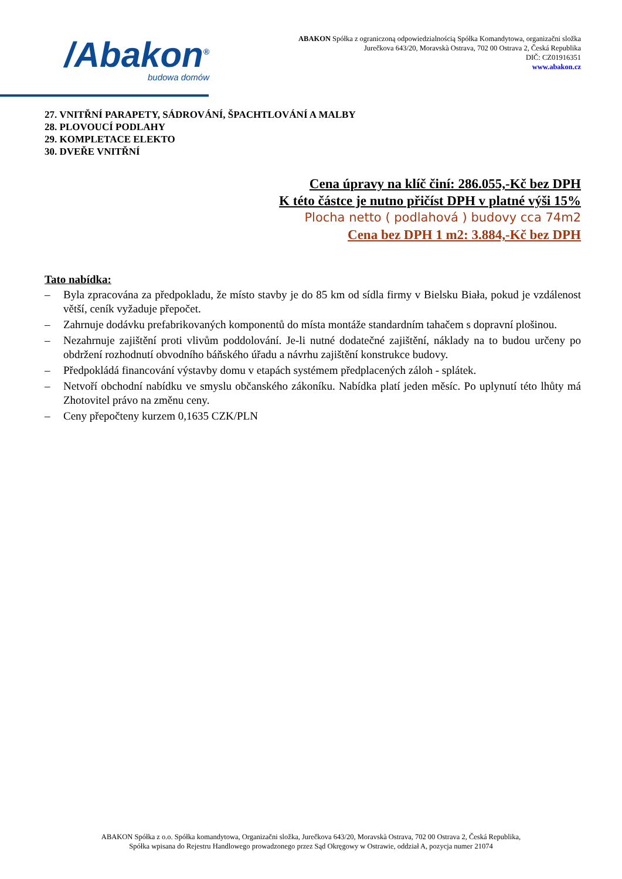/Abakon<sup>®</sup>
budowa domów
ABAKON Spółka z ograniczoną odpowiedzialnością Spółka Komandytowa, organizačni složka
Jurečkova 643/20, Moravskà Ostrava, 702 00 Ostrava 2, Česká Republika
DIČ: CZ01916351
www.abakon.cz
27. VNITŘNÍ PARAPETY, SÁDROVÁNÍ, ŠPACHTLOVÁNÍ A MALBY
28. PLOVOUCÍ PODLAHY
29. KOMPLETACE ELEKTO
30. DVEŘE VNITŘNÍ
Cena úpravy na klíč činí: 286.055,-Kč bez DPH
K této částce je nutno přičíst DPH v platné výši 15%
Plocha netto ( podlahová ) budovy cca 74m2
Cena bez DPH 1 m2: 3.884,-Kč bez DPH
Tato nabídka:
– Byla zpracována za předpokladu, že místo stavby je do 85 km od sídla firmy v Bielsku Biała, pokud je vzdálenost větší, ceník vyžaduje přepočet.
– Zahrnuje dodávku prefabrikovaných komponentů do místa montáže standardním tahačem s dopravní plošinou.
– Nezahrnuje zajištění proti vlivům poddolování. Je-li nutné dodatečné zajištění, náklady na to budou určeny po obdržení rozhodnutí obvodního báňského úřadu a návrhu zajištění konstrukce budovy.
– Předpokládá financování výstavby domu v etapách systémem předplacených záloh - splátek.
– Netvoří obchodní nabídku ve smyslu občanského zákoníku. Nabídka platí jeden měsíc. Po uplynutí této lhůty má Zhotovitel právo na změnu ceny.
– Ceny přepočteny kurzem 0,1635 CZK/PLN
ABAKON Spółka z o.o. Spółka komandytowa, Organizačni složka, Jurečkova 643/20, Moravskà Ostrava, 702 00 Ostrava 2, Česká Republika,
Spółka wpisana do Rejestru Handlowego prowadzonego przez Sąd Okręgowy w Ostrawie, oddział A, pozycja numer 21074